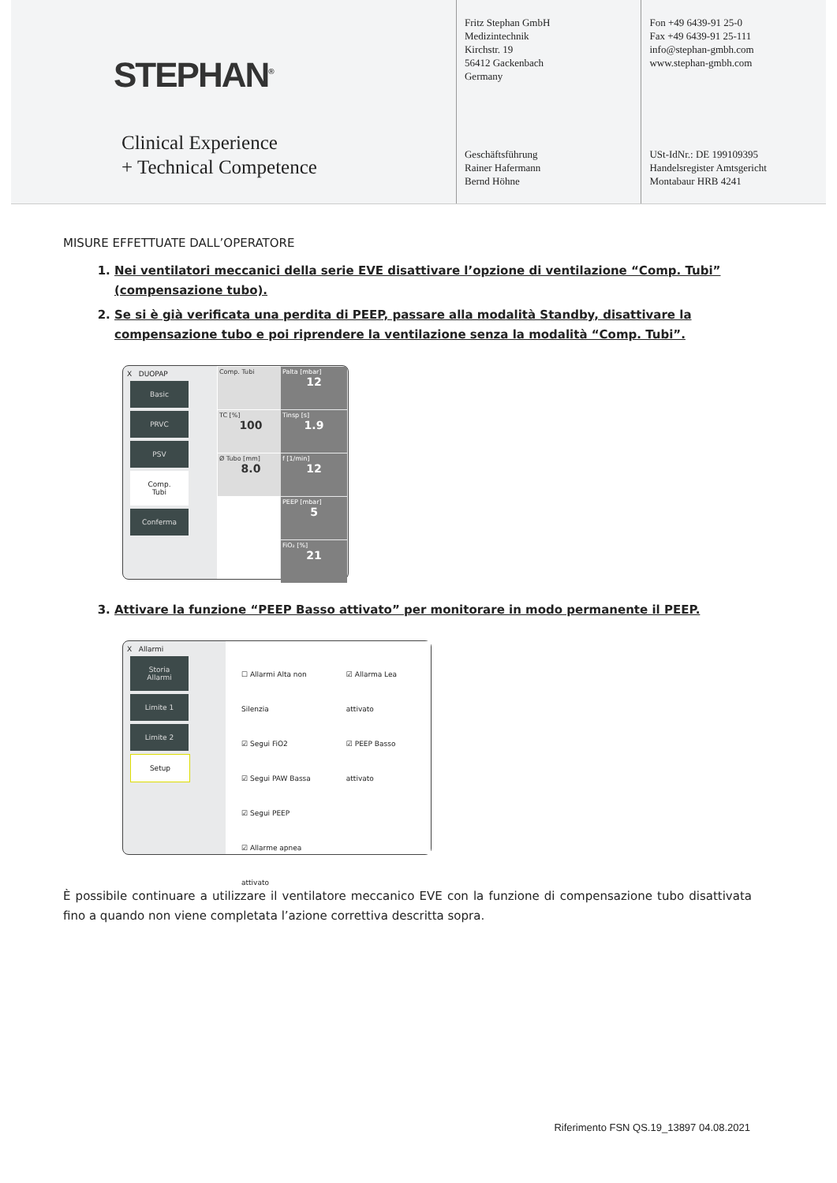STEPHAN<sup>®</sup>
Clinical Experience
+ Technical Competence
Fritz Stephan GmbH
Medizintechnik
Kirchstr. 19
56412 Gackenbach
Germany
Geschäftsführung
Rainer Hafermann
Bernd Höhne
Fon +49 6439-91 25-0
Fax +49 6439-91 25-111
info@stephan-gmbh.com
www.stephan-gmbh.com
USt-IdNr.: DE 199109395
Handelsregister Amtsgericht
Montabaur HRB 4241
MISURE EFFETTUATE DALL’OPERATORE
1. Nei ventilatori meccanici della serie EVE disattivare l’opzione di ventilazione “Comp. Tubi” (compensazione tubo).
2. Se si è già verificata una perdita di PEEP, passare alla modalità Standby, disattivare la compensazione tubo e poi riprendere la ventilazione senza la modalità “Comp. Tubi”.
X DUOPAP
Basic
PRVC
PSV
Comp. Tubi
Conferma
Comp. Tubi
TC [%]
100
Ø Tubo [mm]
8.0
Palta [mbar]
12
Tinsp [s]
1.9
f [1/min]
12
PEEP [mbar]
5
FiO₂ [%]
21
3. Attivare la funzione “PEEP Basso attivato” per monitorare in modo permanente il PEEP.
X Allarmi
Storia Allarmi
Limite 1
Limite 2
Setup
☐ Allarmi Alta non Silenzia
☑ Segui FiO2
☑ Segui PAW Bassa
☑ Segui PEEP
☑ Allarme apnea attivato
☑ Allarma Lea attivato
☑ PEEP Basso attivato
È possibile continuare a utilizzare il ventilatore meccanico EVE con la funzione di compensazione tubo disattivata fino a quando non viene completata l’azione correttiva descritta sopra.
Riferimento FSN QS.19_13897 04.08.2021